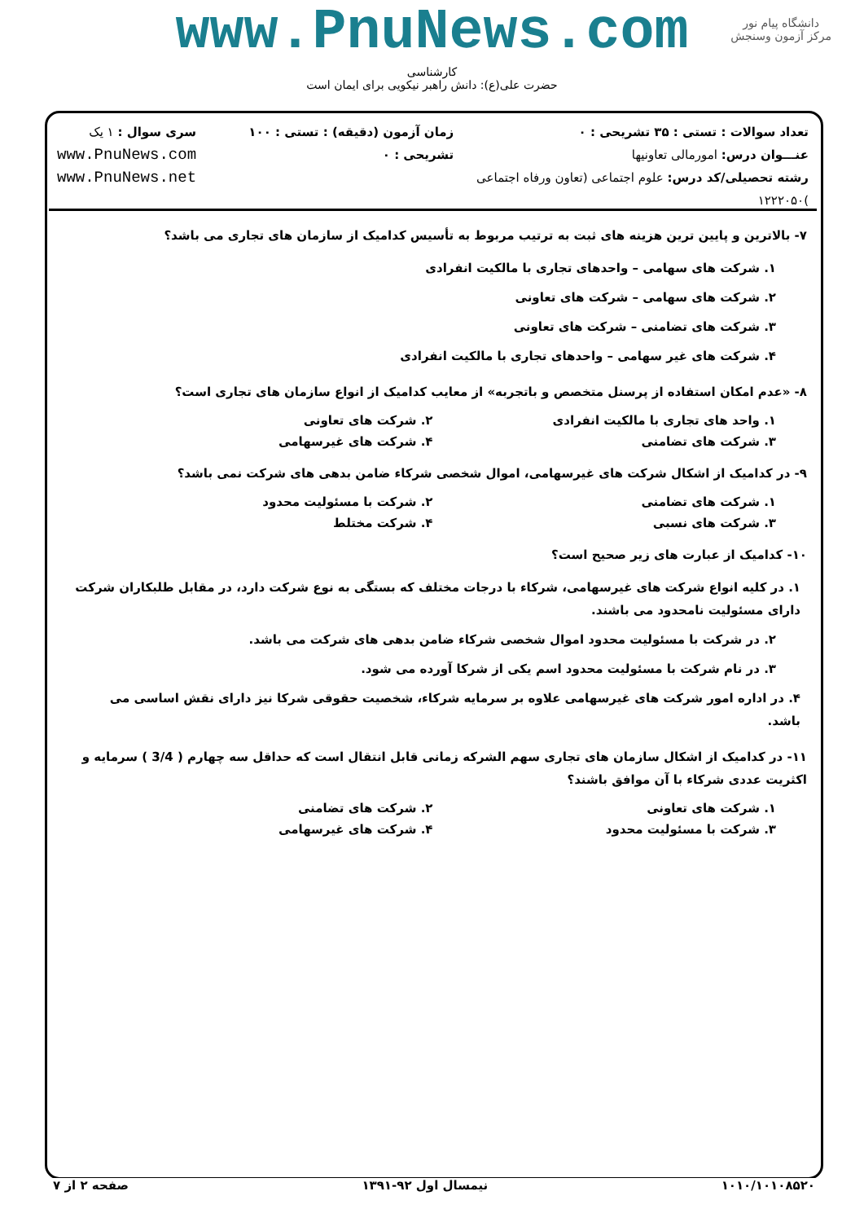www.PnuNews.com
کارشناسی
حضرت علی(ع): دانش راهبر نیکویی برای ایمان است
دانشگاه پیام نور
مرکز آزمون وسنجش
تعداد سوالات : تستی : ۳۵ تشریحی : ۰
عنـــوان درس: امورمالی تعاونیها
رشته تحصیلی/کد درس: علوم اجتماعی (تعاون ورفاه اجتماعی )۱۲۲۲۰۵۰
زمان آزمون (دقیقه) : تستی : ۱۰۰ تشریحی : ۰
سری سوال : ۱ یک
www.PnuNews.com
www.PnuNews.net
۷- بالاترین و پایین ترین هزینه های ثبت به ترتیب مربوط به تأسیس کدامیک از سازمان های تجاری می باشد؟
۱. شرکت های سهامی – واحدهای تجاری با مالکیت انفرادی
۲. شرکت های سهامی – شرکت های تعاونی
۳. شرکت های تضامنی – شرکت های تعاونی
۴. شرکت های غیر سهامی – واحدهای تجاری با مالکیت انفرادی
۸- «عدم امکان استفاده از پرسنل متخصص و باتجربه» از معایب کدامیک از انواع سازمان های تجاری است؟
۱. واحد های تجاری با مالکیت انفرادی ۲. شرکت های تعاونی
۳. شرکت های تضامنی ۴. شرکت های غیرسهامی
۹- در کدامیک از اشکال شرکت های غیرسهامی، اموال شخصی شرکاء ضامن بدهی های شرکت نمی باشد؟
۱. شرکت های تضامنی ۲. شرکت با مسئولیت محدود
۳. شرکت های نسبی ۴. شرکت مختلط
۱۰- کدامیک از عبارت های زیر صحیح است؟
۱. در کلیه انواع شرکت های غیرسهامی، شرکاء با درجات مختلف که بستگی به نوع شرکت دارد، در مقابل طلبکاران شرکت دارای مسئولیت نامحدود می باشند.
۲. در شرکت با مسئولیت محدود اموال شخصی شرکاء ضامن بدهی های شرکت می باشد.
۳. در نام شرکت با مسئولیت محدود اسم یکی از شرکا آورده می شود.
۴. در اداره امور شرکت های غیرسهامی علاوه بر سرمایه شرکاء، شخصیت حقوقی شرکا نیز دارای نقش اساسی می باشد.
۱۱- در کدامیک از اشکال سازمان های تجاری سهم الشرکه زمانی قابل انتقال است که حداقل سه چهارم ( 3/4 ) سرمایه و اکثریت عددی شرکاء با آن موافق باشند؟
۱. شرکت های تعاونی ۲. شرکت های تضامنی
۳. شرکت با مسئولیت محدود ۴. شرکت های غیرسهامی
۱۰۱۰/۱۰۱۰۸۵۲۰ نیمسال اول ۹۲-۱۳۹۱ صفحه ۲ از ۷